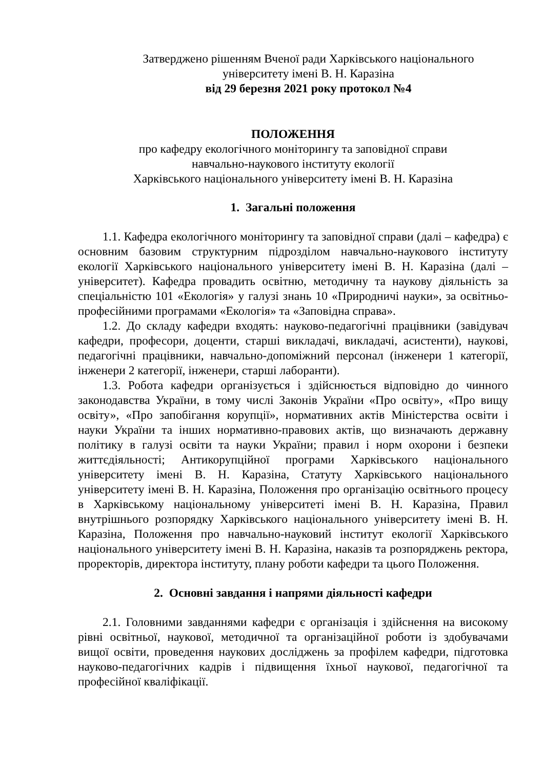Затверджено рішенням Вченої ради Харківського національного
університету імені В. Н. Каразіна
від 29 березня 2021 року протокол №4
ПОЛОЖЕННЯ
про кафедру екологічного моніторингу та заповідної справи
навчально-наукового інституту екології
Харківського національного університету імені В. Н. Каразіна
1. Загальні положення
1.1. Кафедра екологічного моніторингу та заповідної справи (далі – кафедра) є основним базовим структурним підрозділом навчально-наукового інституту екології Харківського національного університету імені В. Н. Каразіна (далі – університет). Кафедра провадить освітню, методичну та наукову діяльність за спеціальністю 101 «Екологія» у галузі знань 10 «Природничі науки», за освітньо-професійними програмами «Екологія» та «Заповідна справа».
1.2. До складу кафедри входять: науково-педагогічні працівники (завідувач кафедри, професори, доценти, старші викладачі, викладачі, асистенти), наукові, педагогічні працівники, навчально-допоміжний персонал (інженери 1 категорії, інженери 2 категорії, інженери, старші лаборанти).
1.3. Робота кафедри організується і здійснюється відповідно до чинного законодавства України, в тому числі Законів України «Про освіту», «Про вищу освіту», «Про запобігання корупції», нормативних актів Міністерства освіти і науки України та інших нормативно-правових актів, що визначають державну політику в галузі освіти та науки України; правил і норм охорони і безпеки життєдіяльності; Антикорупційної програми Харківського національного університету імені В. Н. Каразіна, Статуту Харківського національного університету імені В. Н. Каразіна, Положення про організацію освітнього процесу в Харківському національному університеті імені В. Н. Каразіна, Правил внутрішнього розпорядку Харківського національного університету імені В. Н. Каразіна, Положення про навчально-науковий інститут екології Харківського національного університету імені В. Н. Каразіна, наказів та розпоряджень ректора, проректорів, директора інституту, плану роботи кафедри та цього Положення.
2. Основні завдання і напрями діяльності кафедри
2.1. Головними завданнями кафедри є організація і здійснення на високому рівні освітньої, наукової, методичної та організаційної роботи із здобувачами вищої освіти, проведення наукових досліджень за профілем кафедри, підготовка науково-педагогічних кадрів і підвищення їхньої наукової, педагогічної та професійної кваліфікації.